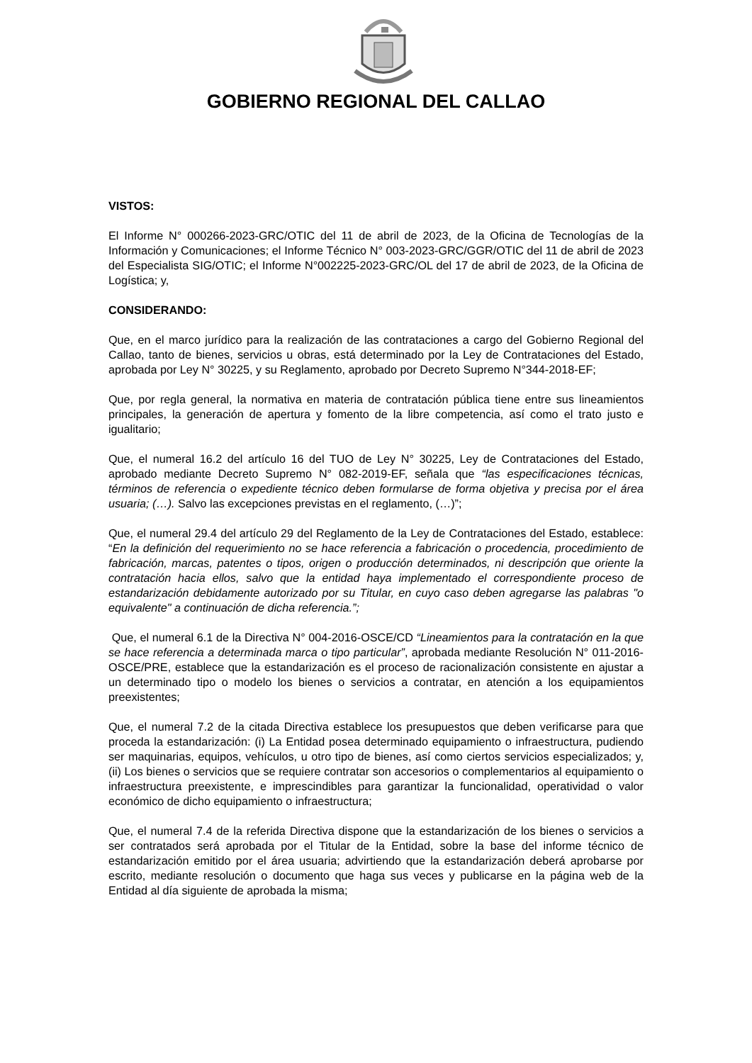GOBIERNO REGIONAL DEL CALLAO
VISTOS:
El Informe N° 000266-2023-GRC/OTIC del 11 de abril de 2023, de la Oficina de Tecnologías de la Información y Comunicaciones; el Informe Técnico N° 003-2023-GRC/GGR/OTIC del 11 de abril de 2023 del Especialista SIG/OTIC; el Informe N°002225-2023-GRC/OL del 17 de abril de 2023, de la Oficina de Logística; y,
CONSIDERANDO:
Que, en el marco jurídico para la realización de las contrataciones a cargo del Gobierno Regional del Callao, tanto de bienes, servicios u obras, está determinado por la Ley de Contrataciones del Estado, aprobada por Ley N° 30225, y su Reglamento, aprobado por Decreto Supremo N°344-2018-EF;
Que, por regla general, la normativa en materia de contratación pública tiene entre sus lineamientos principales, la generación de apertura y fomento de la libre competencia, así como el trato justo e igualitario;
Que, el numeral 16.2 del artículo 16 del TUO de Ley N° 30225, Ley de Contrataciones del Estado, aprobado mediante Decreto Supremo N° 082-2019-EF, señala que “las especificaciones técnicas, términos de referencia o expediente técnico deben formularse de forma objetiva y precisa por el área usuaria; (…). Salvo las excepciones previstas en el reglamento, (…)”;
Que, el numeral 29.4 del artículo 29 del Reglamento de la Ley de Contrataciones del Estado, establece: “En la definición del requerimiento no se hace referencia a fabricación o procedencia, procedimiento de fabricación, marcas, patentes o tipos, origen o producción determinados, ni descripción que oriente la contratación hacia ellos, salvo que la entidad haya implementado el correspondiente proceso de estandarización debidamente autorizado por su Titular, en cuyo caso deben agregarse las palabras "o equivalente" a continuación de dicha referencia.”;
Que, el numeral 6.1 de la Directiva N° 004-2016-OSCE/CD “Lineamientos para la contratación en la que se hace referencia a determinada marca o tipo particular”, aprobada mediante Resolución N° 011-2016-OSCE/PRE, establece que la estandarización es el proceso de racionalización consistente en ajustar a un determinado tipo o modelo los bienes o servicios a contratar, en atención a los equipamientos preexistentes;
Que, el numeral 7.2 de la citada Directiva establece los presupuestos que deben verificarse para que proceda la estandarización: (i) La Entidad posea determinado equipamiento o infraestructura, pudiendo ser maquinarias, equipos, vehículos, u otro tipo de bienes, así como ciertos servicios especializados; y, (ii) Los bienes o servicios que se requiere contratar son accesorios o complementarios al equipamiento o infraestructura preexistente, e imprescindibles para garantizar la funcionalidad, operatividad o valor económico de dicho equipamiento o infraestructura;
Que, el numeral 7.4 de la referida Directiva dispone que la estandarización de los bienes o servicios a ser contratados será aprobada por el Titular de la Entidad, sobre la base del informe técnico de estandarización emitido por el área usuaria; advirtiendo que la estandarización deberá aprobarse por escrito, mediante resolución o documento que haga sus veces y publicarse en la página web de la Entidad al día siguiente de aprobada la misma;